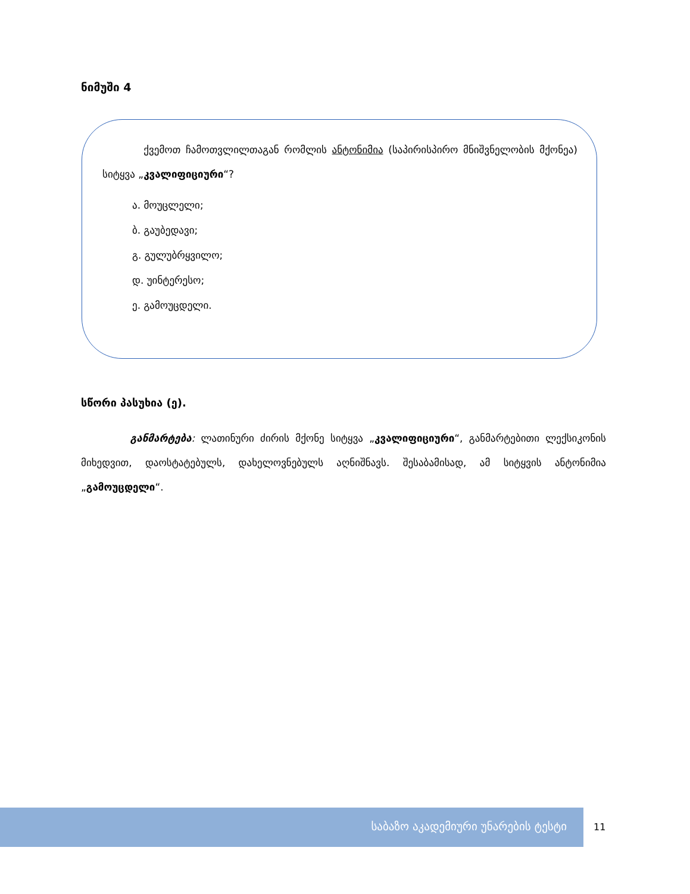ნიმუში 4
ქვემოთ ჩამოთვლილთაგან რომლის ანტონიმია (საპირისპირო მნიშვნელობის მქონეა) სიტყვა „კვალიფიციური“?
ა. მოუცლელი;
ბ. გაუბედავი;
გ. გულუბრყვილო;
დ. უინტერესო;
ე. გამოუცდელი.
სწორი პასუხია (ე).
განმარტება: ლათინური ძირის მქონე სიტყვა „კვალიფიციური“, განმარტებითი ლექსიკონის მიხედვით, დაოსტატებულს, დახელოვნებულს აღნიშნავს. შესაბამისად, ამ სიტყვის ანტონიმია „გამოუცდელი“.
საბაზო აკადემიური უნარების ტესტი
11